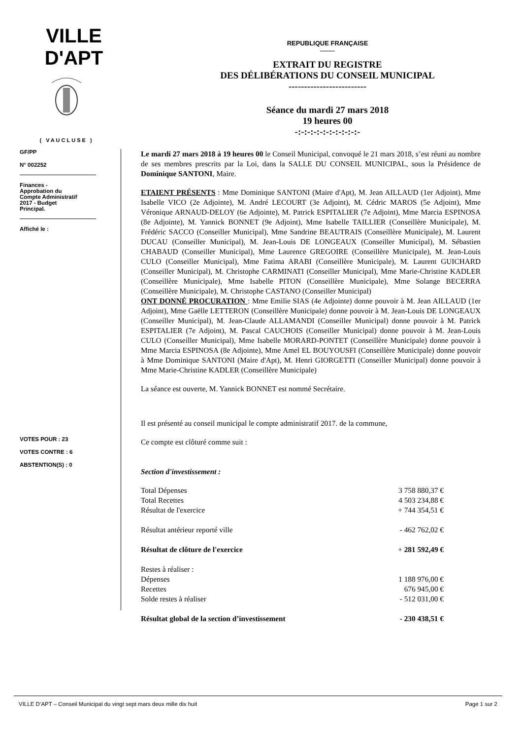VILLE D'APT
( VAUCLUSE )
REPUBLIQUE FRANÇAISE
EXTRAIT DU REGISTRE
DES DÉLIBÉRATIONS DU CONSEIL MUNICIPAL
-------------------------
Séance du mardi 27 mars 2018
19 heures 00
-:-:-:-:-:-:-:-:-:-:-
GF/PP
N° 002252
Finances -
Approbation du
Compte Administratif
2017 - Budget
Principal.
Affiché le :
VOTES POUR : 23
VOTES CONTRE : 6
ABSTENTION(S) : 0
Le mardi 27 mars 2018 à 19 heures 00 le Conseil Municipal, convoqué le 21 mars 2018, s’est réuni au nombre de ses membres prescrits par la Loi, dans la SALLE DU CONSEIL MUNICIPAL, sous la Présidence de Dominique SANTONI, Maire.
ETAIENT PRÉSENTS : Mme Dominique SANTONI (Maire d'Apt), M. Jean AILLAUD (1er Adjoint), Mme Isabelle VICO (2e Adjointe), M. André LECOURT (3e Adjoint), M. Cédric MAROS (5e Adjoint), Mme Véronique ARNAUD-DELOY (6e Adjointe), M. Patrick ESPITALIER (7e Adjoint), Mme Marcia ESPINOSA (8e Adjointe), M. Yannick BONNET (9e Adjoint), Mme Isabelle TAILLIER (Conseillère Municipale), M. Frédéric SACCO (Conseiller Municipal), Mme Sandrine BEAUTRAIS (Conseillère Municipale), M. Laurent DUCAU (Conseiller Municipal), M. Jean-Louis DE LONGEAUX (Conseiller Municipal), M. Sébastien CHABAUD (Conseiller Municipal), Mme Laurence GREGOIRE (Conseillère Municipale), M. Jean-Louis CULO (Conseiller Municipal), Mme Fatima ARABI (Conseillère Municipale), M. Laurent GUICHARD (Conseiller Municipal), M. Christophe CARMINATI (Conseiller Municipal), Mme Marie-Christine KADLER (Conseillère Municipale), Mme Isabelle PITON (Conseillère Municipale), Mme Solange BECERRA (Conseillère Municipale), M. Christophe CASTANO (Conseiller Municipal)
ONT DONNÉ PROCURATION : Mme Emilie SIAS (4e Adjointe) donne pouvoir à M. Jean AILLAUD (1er Adjoint), Mme Gaëlle LETTERON (Conseillère Municipale) donne pouvoir à M. Jean-Louis DE LONGEAUX (Conseiller Municipal), M. Jean-Claude ALLAMANDI (Conseiller Municipal) donne pouvoir à M. Patrick ESPITALIER (7e Adjoint), M. Pascal CAUCHOIS (Conseiller Municipal) donne pouvoir à M. Jean-Louis CULO (Conseiller Municipal), Mme Isabelle MORARD-PONTET (Conseillère Municipale) donne pouvoir à Mme Marcia ESPINOSA (8e Adjointe), Mme Amel EL BOUYOUSFI (Conseillère Municipale) donne pouvoir à Mme Dominique SANTONI (Maire d'Apt), M. Henri GIORGETTI (Conseiller Municipal) donne pouvoir à Mme Marie-Christine KADLER (Conseillère Municipale)
La séance est ouverte, M. Yannick BONNET est nommé Secrétaire.
Il est présenté au conseil municipal le compte administratif 2017. de la commune,
Ce compte est clôturé comme suit :
Section d'investissement :
| Total Dépenses | 3 758 880,37 € |
| Total Recettes | 4 503 234,88 € |
| Résultat de l'exercice | + 744 354,51 € |
| Résultat antérieur reporté ville | - 462 762,02 € |
| Résultat de clôture de l'exercice | + 281 592,49 € |
| Restes à réaliser : | |
| Dépenses | 1 188 976,00 € |
| Recettes | 676 945,00 € |
| Solde restes à réaliser | - 512 031,00 € |
| Résultat global de la section d’investissement | - 230 438,51 € |
VILLE D’APT – Conseil Municipal du vingt sept mars deux mille dix huit Page 1 sur 2